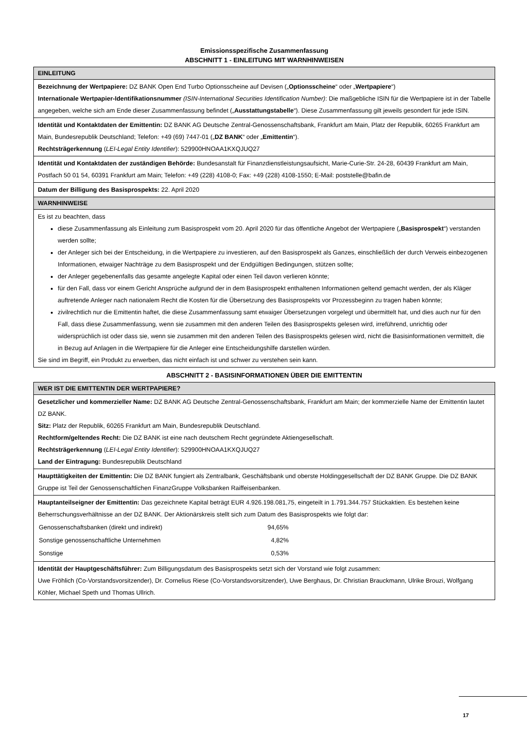Emissionsspezifische Zusammenfassung
ABSCHNITT 1 - EINLEITUNG MIT WARNHINWEISEN
| EINLEITUNG |
| --- |
| Bezeichnung der Wertpapiere: DZ BANK Open End Turbo Optionsscheine auf Devisen („ Optionsscheine “ oder „ Wertpapiere “) Internationale Wertpapier-Identifikationsnummer (ISIN-International Securities Identification Number) : Die maßgebliche ISIN für die Wertpapiere ist in der Tabelle angegeben, welche sich am Ende dieser Zusammenfassung befindet („ Ausstattungstabelle “). Diese Zusammenfassung gilt jeweils gesondert für jede ISIN. |
| Identität und Kontaktdaten der Emittentin: DZ BANK AG Deutsche Zentral-Genossenschaftsbank, Frankfurt am Main, Platz der Republik, 60265 Frankfurt am Main, Bundesrepublik Deutschland; Telefon: +49 (69) 7447-01 („ DZ BANK “ oder „ Emittentin “). Rechtsträgerkennung ( LEI-Legal Entity Identifier ): 529900HNOAA1KXQJUQ27 |
| Identität und Kontaktdaten der zuständigen Behörde: Bundesanstalt für Finanzdienstleistungsaufsicht, Marie-Curie-Str. 24-28, 60439 Frankfurt am Main, Postfach 50 01 54, 60391 Frankfurt am Main; Telefon: +49 (228) 4108-0; Fax: +49 (228) 4108-1550; E-Mail: poststelle@bafin.de |
| Datum der Billigung des Basisprospekts: 22. April 2020 |
| WARNHINWEISE |
| Es ist zu beachten, dass diese Zusammenfassung als Einleitung zum Basisprospekt vom 20. April 2020 für das öffentliche Angebot der Wertpapiere („ Basisprospekt “) verstanden werden sollte; der Anleger sich bei der Entscheidung, in die Wertpapiere zu investieren, auf den Basisprospekt als Ganzes, einschließlich der durch Verweis einbezogenen Informationen, etwaiger Nachträge zu dem Basisprospekt und der Endgültigen Bedingungen, stützen sollte; der Anleger gegebenenfalls das gesamte angelegte Kapital oder einen Teil davon verlieren könnte; für den Fall, dass vor einem Gericht Ansprüche aufgrund der in dem Basisprospekt enthaltenen Informationen geltend gemacht werden, der als Kläger auftretende Anleger nach nationalem Recht die Kosten für die Übersetzung des Basisprospekts vor Prozessbeginn zu tragen haben könnte; zivilrechtlich nur die Emittentin haftet, die diese Zusammenfassung samt etwaiger Übersetzungen vorgelegt und übermittelt hat, und dies auch nur für den Fall, dass diese Zusammenfassung, wenn sie zusammen mit den anderen Teilen des Basisprospekts gelesen wird, irreführend, unrichtig oder widersprüchlich ist oder dass sie, wenn sie zusammen mit den anderen Teilen des Basisprospekts gelesen wird, nicht die Basisinformationen vermittelt, die in Bezug auf Anlagen in die Wertpapiere für die Anleger eine Entscheidungshilfe darstellen würden. Sie sind im Begriff, ein Produkt zu erwerben, das nicht einfach ist und schwer zu verstehen sein kann. |
ABSCHNITT 2 - BASISINFORMATIONEN ÜBER DIE EMITTENTIN
| WER IST DIE EMITTENTIN DER WERTPAPIERE? |
| --- |
| Gesetzlicher und kommerzieller Name: DZ BANK AG Deutsche Zentral-Genossenschaftsbank, Frankfurt am Main; der kommerzielle Name der Emittentin lautet DZ BANK. Sitz: Platz der Republik, 60265 Frankfurt am Main, Bundesrepublik Deutschland. Rechtform/geltendes Recht: Die DZ BANK ist eine nach deutschem Recht gegründete Aktiengesellschaft. Rechtsträgerkennung ( LEI-Legal Entity Identifier ): 529900HNOAA1KXQJUQ27 Land der Eintragung: Bundesrepublik Deutschland |
| Haupttätigkeiten der Emittentin: Die DZ BANK fungiert als Zentralbank, Geschäftsbank und oberste Holdinggesellschaft der DZ BANK Gruppe. Die DZ BANK Gruppe ist Teil der Genossenschaftlichen FinanzGruppe Volksbanken Raiffeisenbanken. |
| Hauptanteilseigner der Emittentin: Das gezeichnete Kapital beträgt EUR 4.926.198.081,75, eingeteilt in 1.791.344.757 Stückaktien. Es bestehen keine Beherrschungsverhältnisse an der DZ BANK. Der Aktionärskreis stellt sich zum Datum des Basisprospekts wie folgt dar: / Genossenschaftsbanken (direkt und indirekt) / 94,65% / / Sonstige genossenschaftliche Unternehmen / 4,82% / / Sonstige / 0,53% / |
| Identität der Hauptgeschäftsführer: Zum Billigungsdatum des Basisprospekts setzt sich der Vorstand wie folgt zusammen: Uwe Fröhlich (Co-Vorstandsvorsitzender), Dr. Cornelius Riese (Co-Vorstandsvorsitzender), Uwe Berghaus, Dr. Christian Brauckmann, Ulrike Brouzi, Wolfgang Köhler, Michael Speth und Thomas Ullrich. |
17